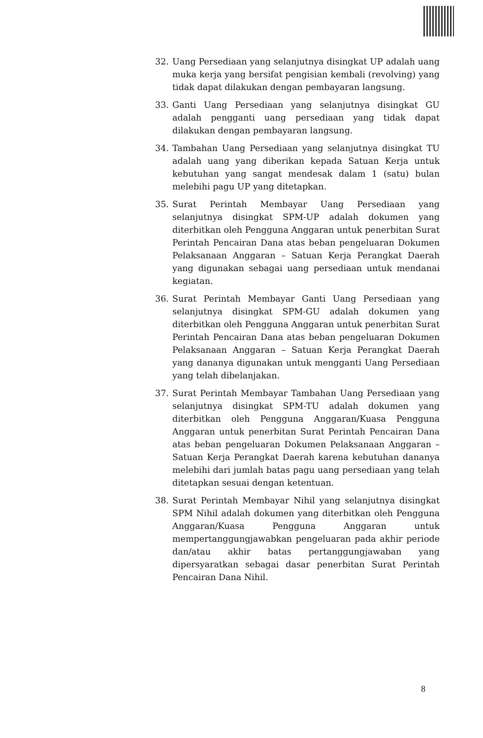32. Uang Persediaan yang selanjutnya disingkat UP adalah uang muka kerja yang bersifat pengisian kembali (revolving) yang tidak dapat dilakukan dengan pembayaran langsung.
33. Ganti Uang Persediaan yang selanjutnya disingkat GU adalah pengganti uang persediaan yang tidak dapat dilakukan dengan pembayaran langsung.
34. Tambahan Uang Persediaan yang selanjutnya disingkat TU adalah uang yang diberikan kepada Satuan Kerja untuk kebutuhan yang sangat mendesak dalam 1 (satu) bulan melebihi pagu UP yang ditetapkan.
35. Surat Perintah Membayar Uang Persediaan yang selanjutnya disingkat SPM-UP adalah dokumen yang diterbitkan oleh Pengguna Anggaran untuk penerbitan Surat Perintah Pencairan Dana atas beban pengeluaran Dokumen Pelaksanaan Anggaran – Satuan Kerja Perangkat Daerah yang digunakan sebagai uang persediaan untuk mendanai kegiatan.
36. Surat Perintah Membayar Ganti Uang Persediaan yang selanjutnya disingkat SPM-GU adalah dokumen yang diterbitkan oleh Pengguna Anggaran untuk penerbitan Surat Perintah Pencairan Dana atas beban pengeluaran Dokumen Pelaksanaan Anggaran – Satuan Kerja Perangkat Daerah yang dananya digunakan untuk mengganti Uang Persediaan yang telah dibelanjakan.
37. Surat Perintah Membayar Tambahan Uang Persediaan yang selanjutnya disingkat SPM-TU adalah dokumen yang diterbitkan oleh Pengguna Anggaran/Kuasa Pengguna Anggaran untuk penerbitan Surat Perintah Pencairan Dana atas beban pengeluaran Dokumen Pelaksanaan Anggaran – Satuan Kerja Perangkat Daerah karena kebutuhan dananya melebihi dari jumlah batas pagu uang persediaan yang telah ditetapkan sesuai dengan ketentuan.
38. Surat Perintah Membayar Nihil yang selanjutnya disingkat SPM Nihil adalah dokumen yang diterbitkan oleh Pengguna Anggaran/Kuasa Pengguna Anggaran untuk mempertanggungjawabkan pengeluaran pada akhir periode dan/atau akhir batas pertanggungjawaban yang dipersyaratkan sebagai dasar penerbitan Surat Perintah Pencairan Dana Nihil.
8